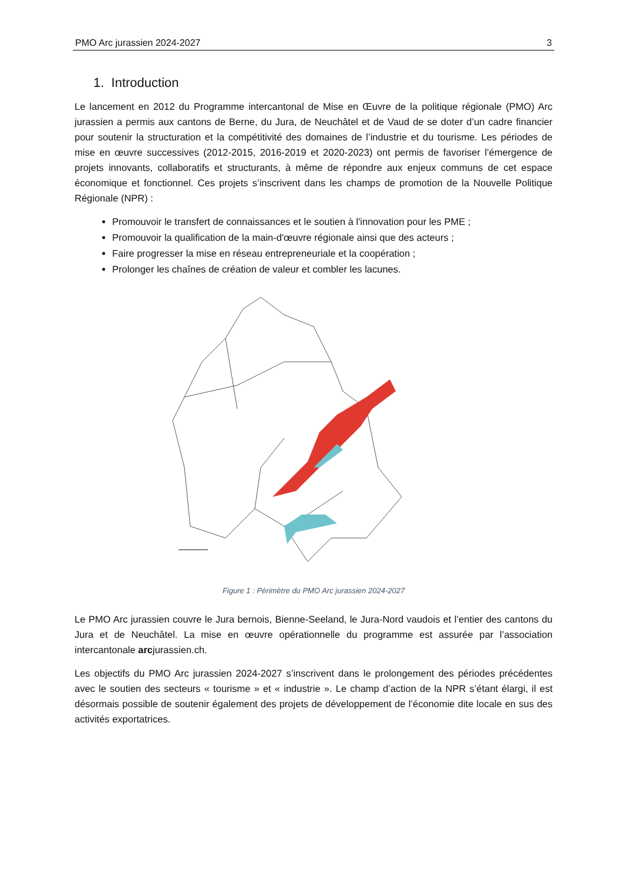PMO Arc jurassien 2024-2027 3
1. Introduction
Le lancement en 2012 du Programme intercantonal de Mise en Œuvre de la politique régionale (PMO) Arc jurassien a permis aux cantons de Berne, du Jura, de Neuchâtel et de Vaud de se doter d’un cadre financier pour soutenir la structuration et la compétitivité des domaines de l’industrie et du tourisme. Les périodes de mise en œuvre successives (2012-2015, 2016-2019 et 2020-2023) ont permis de favoriser l’émergence de projets innovants, collaboratifs et structurants, à même de répondre aux enjeux communs de cet espace économique et fonctionnel. Ces projets s’inscrivent dans les champs de promotion de la Nouvelle Politique Régionale (NPR) :
Promouvoir le transfert de connaissances et le soutien à l'innovation pour les PME ;
Promouvoir la qualification de la main-d'œuvre régionale ainsi que des acteurs ;
Faire progresser la mise en réseau entrepreneuriale et la coopération ;
Prolonger les chaînes de création de valeur et combler les lacunes.
Figure 1 : Périmètre du PMO Arc jurassien 2024-2027
Le PMO Arc jurassien couvre le Jura bernois, Bienne-Seeland, le Jura-Nord vaudois et l’entier des cantons du Jura et de Neuchâtel. La mise en œuvre opérationnelle du programme est assurée par l’association intercantonale arcjurassien.ch.
Les objectifs du PMO Arc jurassien 2024-2027 s’inscrivent dans le prolongement des périodes précédentes avec le soutien des secteurs « tourisme » et « industrie ». Le champ d’action de la NPR s’étant élargi, il est désormais possible de soutenir également des projets de développement de l’économie dite locale en sus des activités exportatrices.